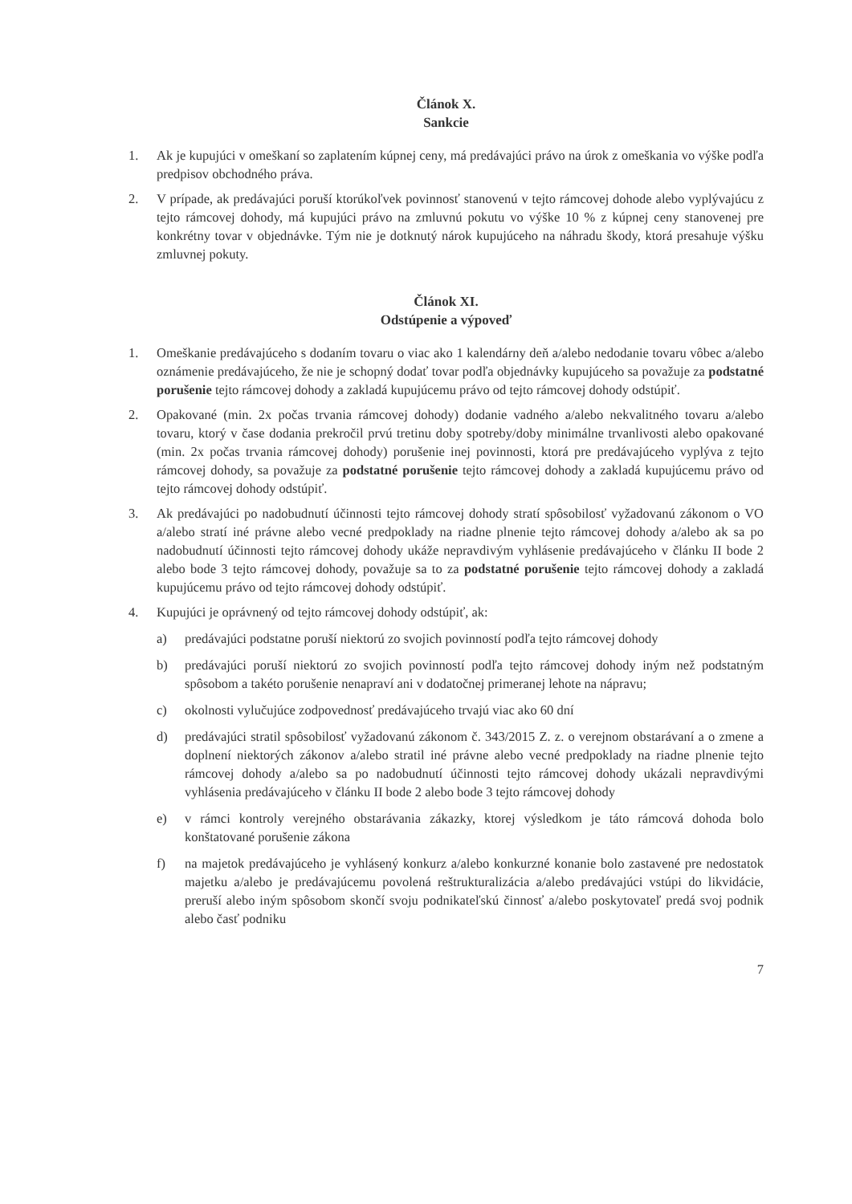Článok X.
Sankcie
1. Ak je kupujúci v omeškaní so zaplatením kúpnej ceny, má predávajúci právo na úrok z omeškania vo výške podľa predpisov obchodného práva.
2. V prípade, ak predávajúci poruší ktorúkoľvek povinnosť stanovenú v tejto rámcovej dohode alebo vyplývajúcu z tejto rámcovej dohody, má kupujúci právo na zmluvnú pokutu vo výške 10 % z kúpnej ceny stanovenej pre konkrétny tovar v objednávke. Tým nie je dotknutý nárok kupujúceho na náhradu škody, ktorá presahuje výšku zmluvnej pokuty.
Článok XI.
Odstúpenie a výpoveď
1. Omeškanie predávajúceho s dodaním tovaru o viac ako 1 kalendárny deň a/alebo nedodanie tovaru vôbec a/alebo oznámenie predávajúceho, že nie je schopný dodať tovar podľa objednávky kupujúceho sa považuje za podstatné porušenie tejto rámcovej dohody a zakladá kupujúcemu právo od tejto rámcovej dohody odstúpiť.
2. Opakované (min. 2x počas trvania rámcovej dohody) dodanie vadného a/alebo nekvalitného tovaru a/alebo tovaru, ktorý v čase dodania prekročil prvú tretinu doby spotreby/doby minimálne trvanlivosti alebo opakované (min. 2x počas trvania rámcovej dohody) porušenie inej povinnosti, ktorá pre predávajúceho vyplýva z tejto rámcovej dohody, sa považuje za podstatné porušenie tejto rámcovej dohody a zakladá kupujúcemu právo od tejto rámcovej dohody odstúpiť.
3. Ak predávajúci po nadobudnutí účinnosti tejto rámcovej dohody stratí spôsobilosť vyžadovanú zákonom o VO a/alebo stratí iné právne alebo vecné predpoklady na riadne plnenie tejto rámcovej dohody a/alebo ak sa po nadobudnutí účinnosti tejto rámcovej dohody ukáže nepravdivým vyhlásenie predávajúceho v článku II bode 2 alebo bode 3 tejto rámcovej dohody, považuje sa to za podstatné porušenie tejto rámcovej dohody a zakladá kupujúcemu právo od tejto rámcovej dohody odstúpiť.
4. Kupujúci je oprávnený od tejto rámcovej dohody odstúpiť, ak:
a) predávajúci podstatne poruší niektorú zo svojich povinností podľa tejto rámcovej dohody
b) predávajúci poruší niektorú zo svojich povinností podľa tejto rámcovej dohody iným než podstatným spôsobom a takéto porušenie nenapraví ani v dodatočnej primeranej lehote na nápravu;
c) okolnosti vylučujúce zodpovednosť predávajúceho trvajú viac ako 60 dní
d) predávajúci stratil spôsobilosť vyžadovanú zákonom č. 343/2015 Z. z. o verejnom obstarávaní a o zmene a doplnení niektorých zákonov a/alebo stratil iné právne alebo vecné predpoklady na riadne plnenie tejto rámcovej dohody a/alebo sa po nadobudnutí účinnosti tejto rámcovej dohody ukázali nepravdivými vyhlásenia predávajúceho v článku II bode 2 alebo bode 3 tejto rámcovej dohody
e) v rámci kontroly verejného obstarávania zákazky, ktorej výsledkom je táto rámcová dohoda bolo konštatované porušenie zákona
f) na majetok predávajúceho je vyhlásený konkurz a/alebo konkurzné konanie bolo zastavené pre nedostatok majetku a/alebo je predávajúcemu povolená reštrukturalizácia a/alebo predávajúci vstúpi do likvidácie, preruší alebo iným spôsobom skončí svoju podnikateľskú činnosť a/alebo poskytovateľ predá svoj podnik alebo časť podniku
7